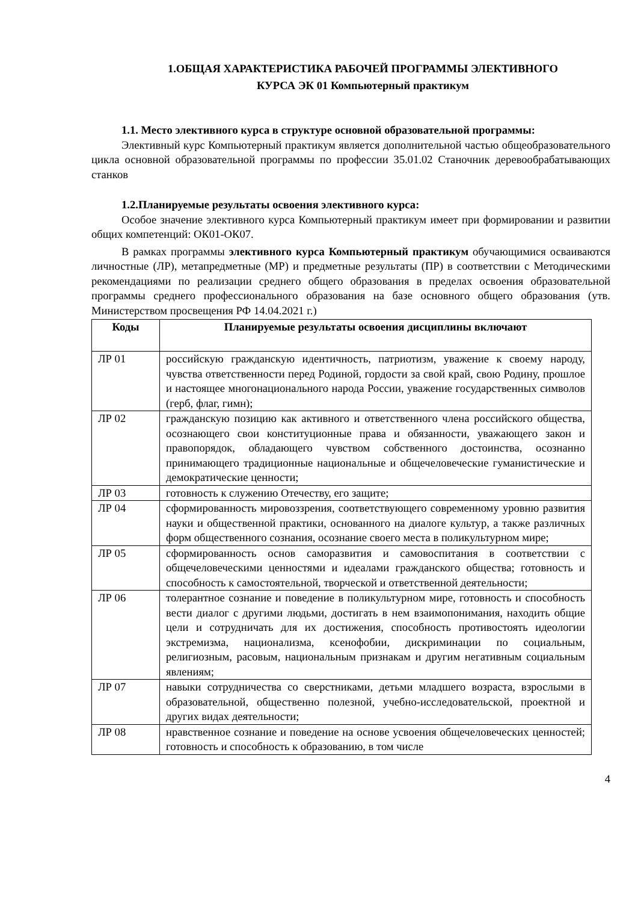1.ОБЩАЯ ХАРАКТЕРИСТИКА РАБОЧЕЙ ПРОГРАММЫ ЭЛЕКТИВНОГО
КУРСА ЭК 01 Компьютерный практикум
1.1. Место элективного курса в структуре основной образовательной программы:
Элективный курс Компьютерный практикум является дополнительной частью общеобразовательного цикла основной образовательной программы по профессии 35.01.02 Станочник деревообрабатывающих станков
1.2.Планируемые результаты освоения элективного курса:
Особое значение элективного курса Компьютерный практикум имеет при формировании и развитии общих компетенций: ОК01-ОК07.
В рамках программы элективного курса Компьютерный практикум обучающимися осваиваются личностные (ЛР), метапредметные (МР) и предметные результаты (ПР) в соответствии с Методическими рекомендациями по реализации среднего общего образования в пределах освоения образовательной программы среднего профессионального образования на базе основного общего образования (утв. Министерством просвещения РФ 14.04.2021 г.)
| Коды | Планируемые результаты освоения дисциплины включают |
| --- | --- |
| ЛР 01 | российскую гражданскую идентичность, патриотизм, уважение к своему народу, чувства ответственности перед Родиной, гордости за свой край, свою Родину, прошлое и настоящее многонационального народа России, уважение государственных символов (герб, флаг, гимн); |
| ЛР 02 | гражданскую позицию как активного и ответственного члена российского общества, осознающего свои конституционные права и обязанности, уважающего закон и правопорядок, обладающего чувством собственного достоинства, осознанно принимающего традиционные национальные и общечеловеческие гуманистические и демократические ценности; |
| ЛР 03 | готовность к служению Отечеству, его защите; |
| ЛР 04 | сформированность мировоззрения, соответствующего современному уровню развития науки и общественной практики, основанного на диалоге культур, а также различных форм общественного сознания, осознание своего места в поликультурном мире; |
| ЛР 05 | сформированность основ саморазвития и самовоспитания в соответствии с общечеловеческими ценностями и идеалами гражданского общества; готовность и способность к самостоятельной, творческой и ответственной деятельности; |
| ЛР 06 | толерантное сознание и поведение в поликультурном мире, готовность и способность вести диалог с другими людьми, достигать в нем взаимопонимания, находить общие цели и сотрудничать для их достижения, способность противостоять идеологии экстремизма, национализма, ксенофобии, дискриминации по социальным, религиозным, расовым, национальным признакам и другим негативным социальным явлениям; |
| ЛР 07 | навыки сотрудничества со сверстниками, детьми младшего возраста, взрослыми в образовательной, общественно полезной, учебно-исследовательской, проектной и других видах деятельности; |
| ЛР 08 | нравственное сознание и поведение на основе усвоения общечеловеческих ценностей; готовность и способность к образованию, в том числе |
4